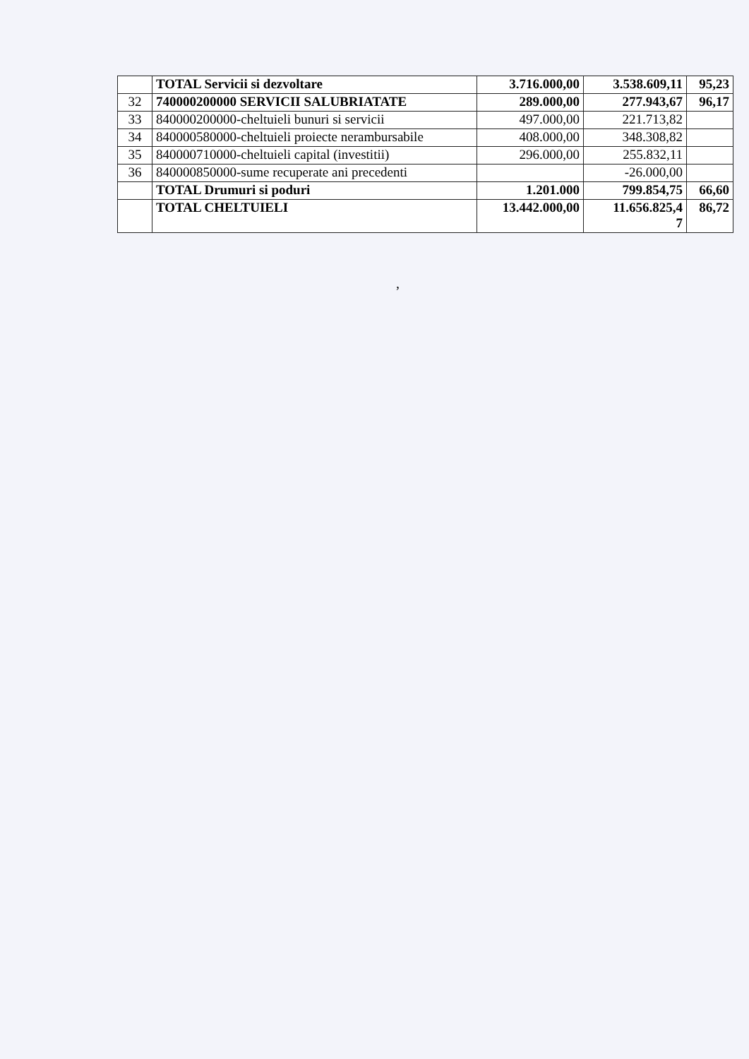| | TOTAL Servicii si dezvoltare | 3.716.000,00 | 3.538.609,11 | 95,23 |
| 32 | 740000200000 SERVICII SALUBRIATATE | 289.000,00 | 277.943,67 | 96,17 |
| 33 | 840000200000-cheltuieli bunuri si servicii | 497.000,00 | 221.713,82 | |
| 34 | 840000580000-cheltuieli proiecte nerambursabile | 408.000,00 | 348.308,82 | |
| 35 | 840000710000-cheltuieli capital (investitii) | 296.000,00 | 255.832,11 | |
| 36 | 840000850000-sume recuperate ani precedenti | | -26.000,00 | |
| | TOTAL Drumuri si poduri | 1.201.000 | 799.854,75 | 66,60 |
| | TOTAL CHELTUIELI | 13.442.000,00 | 11.656.825,4 7 | 86,72 |
,